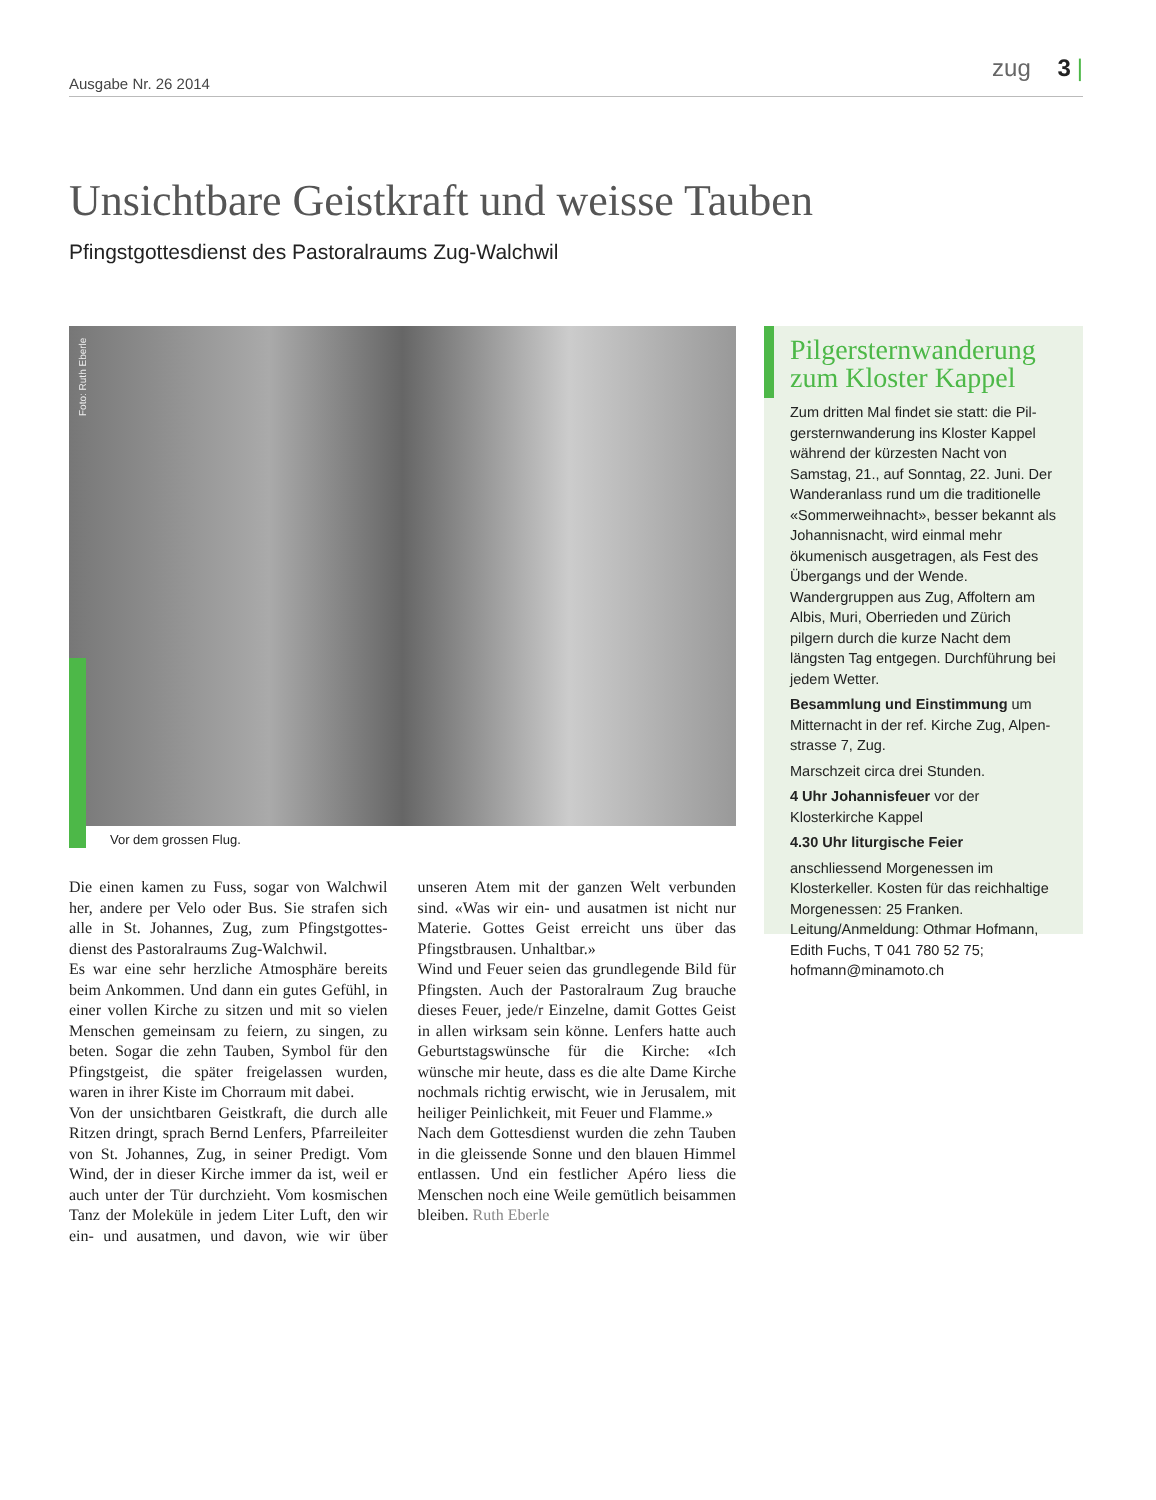Ausgabe Nr. 26 2014
zug 3 |
Unsichtbare Geistkraft und weisse Tauben
Pfingstgottesdienst des Pastoralraums Zug-Walchwil
Foto: Ruth Eberle
Vor dem grossen Flug.
Die einen kamen zu Fuss, sogar von Walchwil her, andere per Velo oder Bus. Sie strafen sich alle in St. Johannes, Zug, zum Pfingstgottes­dienst des Pastoralraums Zug-Walchwil.
Es war eine sehr herzliche Atmosphäre bereits beim Ankommen. Und dann ein gutes Gefühl, in einer vollen Kirche zu sitzen und mit so vie­len Menschen gemeinsam zu feiern, zu singen, zu beten. Sogar die zehn Tauben, Symbol für den Pfingstgeist, die später freigelassen wurden, waren in ihrer Kiste im Chorraum mit dabei.
Von der unsichtbaren Geistkraft, die durch alle Ritzen dringt, sprach Bernd Lenfers, Pfarrei­leiter von St. Johannes, Zug, in seiner Predigt. Vom Wind, der in dieser Kirche immer da ist, weil er auch unter der Tür durchzieht. Vom kosmischen Tanz der Moleküle in jedem Liter Luft, den wir ein- und ausatmen, und davon, wie wir über unseren Atem mit der ganzen Welt verbunden sind. «Was wir ein- und ausatmen ist nicht nur Materie. Gottes Geist erreicht uns über das Pfingstbrausen. Unhaltbar.»
Wind und Feuer seien das grundlegende Bild für Pfingsten. Auch der Pastoralraum Zug brauche dieses Feuer, jede/r Einzelne, damit Gottes Geist in allen wirksam sein könne. Len­fers hatte auch Geburtstagswünsche für die Kirche: «Ich wünsche mir heute, dass es die alte Dame Kirche nochmals richtig erwischt, wie in Jerusalem, mit heiliger Peinlichkeit, mit Feuer und Flamme.»
Nach dem Gottesdienst wurden die zehn Tau­ben in die gleissende Sonne und den blauen Himmel entlassen. Und ein festlicher Apéro liess die Menschen noch eine Weile gemütlich beisammen bleiben. Ruth Eberle
Pilgersternwanderung zum Kloster Kappel
Zum dritten Mal findet sie statt: die Pil­gersternwanderung ins Kloster Kappel während der kürzesten Nacht von Samstag, 21., auf Sonntag, 22. Juni. Der Wanderanlass rund um die traditionelle «Sommerweih­nacht», besser bekannt als Johannisnacht, wird einmal mehr ökumenisch ausgetra­gen, als Fest des Übergangs und der Wen­de. Wandergruppen aus Zug, Affoltern am Albis, Muri, Oberrieden und Zürich pilgern durch die kurze Nacht dem längsten Tag entgegen. Durchführung bei jedem Wetter.
Besammlung und Einstimmung um Mitternacht in der ref. Kirche Zug, Alpen­strasse 7, Zug.
Marschzeit circa drei Stunden.
4 Uhr Johannisfeuer vor der Klosterkirche Kappel
4.30 Uhr liturgische Feier
anschliessend Morgenessen im Klosterkel­ler. Kosten für das reichhaltige Morgenes­sen: 25 Franken. Leitung/Anmeldung: Oth­mar Hofmann, Edith Fuchs, T 041 780 52 75; hofmann@minamoto.ch